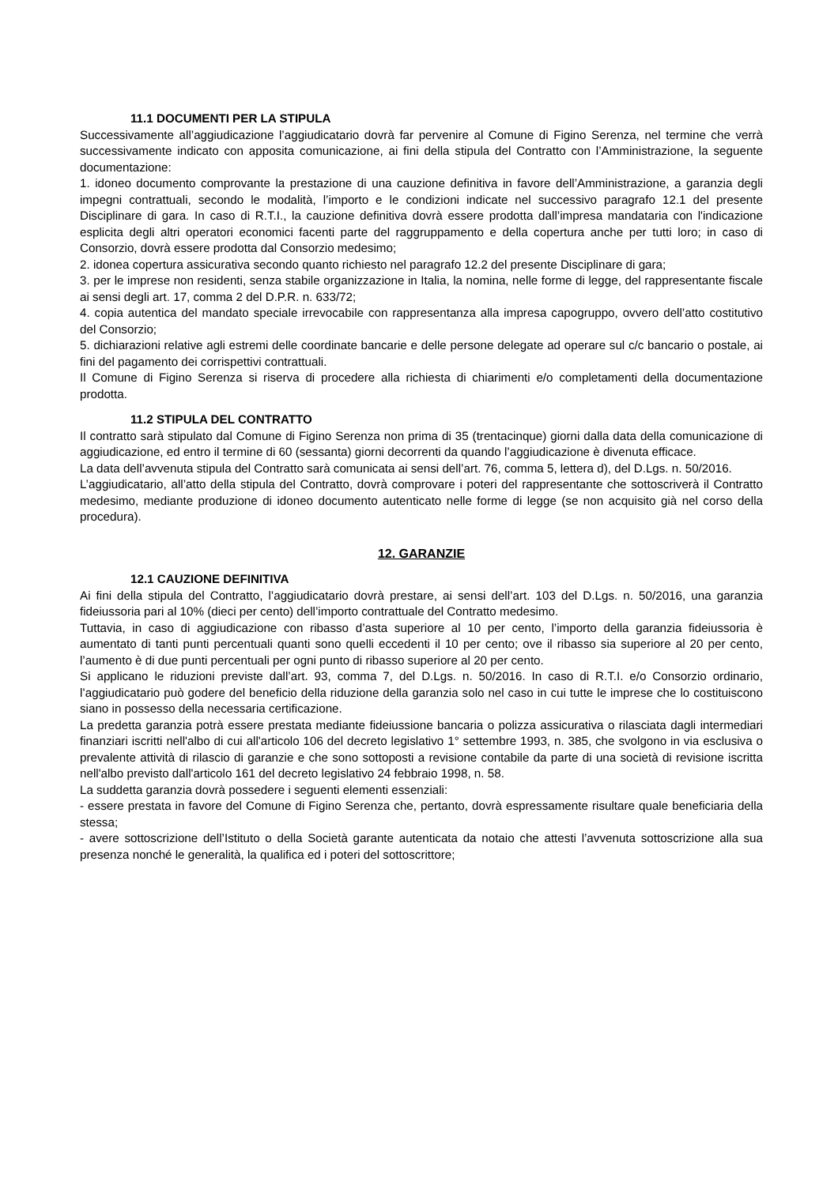11.1 DOCUMENTI PER LA STIPULA
Successivamente all’aggiudicazione l’aggiudicatario dovrà far pervenire al Comune di Figino Serenza, nel termine che verrà successivamente indicato con apposita comunicazione, ai fini della stipula del Contratto con l’Amministrazione, la seguente documentazione:
1. idoneo documento comprovante la prestazione di una cauzione definitiva in favore dell’Amministrazione, a garanzia degli impegni contrattuali, secondo le modalità, l’importo e le condizioni indicate nel successivo paragrafo 12.1 del presente Disciplinare di gara. In caso di R.T.I., la cauzione definitiva dovrà essere prodotta dall’impresa mandataria con l'indicazione esplicita degli altri operatori economici facenti parte del raggruppamento e della copertura anche per tutti loro; in caso di Consorzio, dovrà essere prodotta dal Consorzio medesimo;
2. idonea copertura assicurativa secondo quanto richiesto nel paragrafo 12.2 del presente Disciplinare di gara;
3. per le imprese non residenti, senza stabile organizzazione in Italia, la nomina, nelle forme di legge, del rappresentante fiscale ai sensi degli art. 17, comma 2 del D.P.R. n. 633/72;
4. copia autentica del mandato speciale irrevocabile con rappresentanza alla impresa capogruppo, ovvero dell’atto costitutivo del Consorzio;
5. dichiarazioni relative agli estremi delle coordinate bancarie e delle persone delegate ad operare sul c/c bancario o postale, ai fini del pagamento dei corrispettivi contrattuali.
Il Comune di Figino Serenza si riserva di procedere alla richiesta di chiarimenti e/o completamenti della documentazione prodotta.
11.2 STIPULA DEL CONTRATTO
Il contratto sarà stipulato dal Comune di Figino Serenza non prima di 35 (trentacinque) giorni dalla data della comunicazione di aggiudicazione, ed entro il termine di 60 (sessanta) giorni decorrenti da quando l’aggiudicazione è divenuta efficace.
La data dell’avvenuta stipula del Contratto sarà comunicata ai sensi dell’art. 76, comma 5, lettera d), del D.Lgs. n. 50/2016.
L’aggiudicatario, all’atto della stipula del Contratto, dovrà comprovare i poteri del rappresentante che sottoscriverà il Contratto medesimo, mediante produzione di idoneo documento autenticato nelle forme di legge (se non acquisito già nel corso della procedura).
12. GARANZIE
12.1 CAUZIONE DEFINITIVA
Ai fini della stipula del Contratto, l’aggiudicatario dovrà prestare, ai sensi dell’art. 103 del D.Lgs. n. 50/2016, una garanzia fideiussoria pari al 10% (dieci per cento) dell’importo contrattuale del Contratto medesimo.
Tuttavia, in caso di aggiudicazione con ribasso d’asta superiore al 10 per cento, l’importo della garanzia fideiussoria è aumentato di tanti punti percentuali quanti sono quelli eccedenti il 10 per cento; ove il ribasso sia superiore al 20 per cento, l’aumento è di due punti percentuali per ogni punto di ribasso superiore al 20 per cento.
Si applicano le riduzioni previste dall’art. 93, comma 7, del D.Lgs. n. 50/2016. In caso di R.T.I. e/o Consorzio ordinario, l’aggiudicatario può godere del beneficio della riduzione della garanzia solo nel caso in cui tutte le imprese che lo costituiscono siano in possesso della necessaria certificazione.
La predetta garanzia potrà essere prestata mediante fideiussione bancaria o polizza assicurativa o rilasciata dagli intermediari finanziari iscritti nell'albo di cui all'articolo 106 del decreto legislativo 1° settembre 1993, n. 385, che svolgono in via esclusiva o prevalente attività di rilascio di garanzie e che sono sottoposti a revisione contabile da parte di una società di revisione iscritta nell'albo previsto dall'articolo 161 del decreto legislativo 24 febbraio 1998, n. 58.
La suddetta garanzia dovrà possedere i seguenti elementi essenziali:
- essere prestata in favore del Comune di Figino Serenza che, pertanto, dovrà espressamente risultare quale beneficiaria della stessa;
- avere sottoscrizione dell’Istituto o della Società garante autenticata da notaio che attesti l’avvenuta sottoscrizione alla sua presenza nonché le generalità, la qualifica ed i poteri del sottoscrittore;